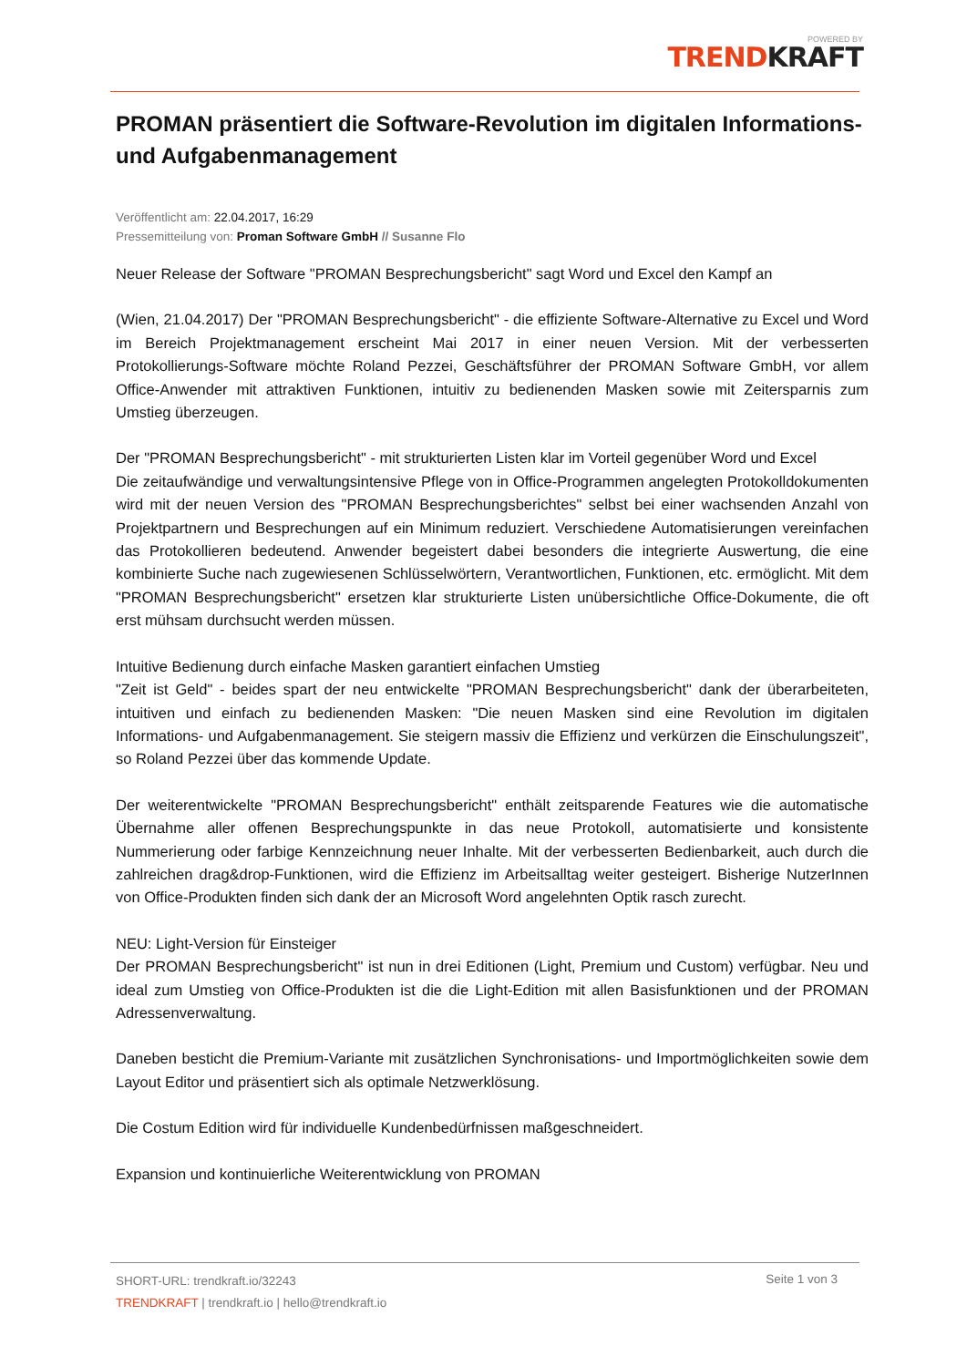POWERED BY
TRENDKRAFT
PROMAN präsentiert die Software-Revolution im digitalen Informations- und Aufgabenmanagement
Veröffentlicht am: 22.04.2017, 16:29
Pressemitteilung von: Proman Software GmbH // Susanne Flo
Neuer Release der Software "PROMAN Besprechungsbericht" sagt Word und Excel den Kampf an
(Wien, 21.04.2017) Der "PROMAN Besprechungsbericht" - die effiziente Software-Alternative zu Excel und Word im Bereich Projektmanagement erscheint Mai 2017 in einer neuen Version. Mit der verbesserten Protokollierungs-Software möchte Roland Pezzei, Geschäftsführer der PROMAN Software GmbH, vor allem Office-Anwender mit attraktiven Funktionen, intuitiv zu bedienenden Masken sowie mit Zeitersparnis zum Umstieg überzeugen.
Der "PROMAN Besprechungsbericht" - mit strukturierten Listen klar im Vorteil gegenüber Word und Excel
Die zeitaufwändige und verwaltungsintensive Pflege von in Office-Programmen angelegten Protokolldokumenten wird mit der neuen Version des "PROMAN Besprechungsberichtes" selbst bei einer wachsenden Anzahl von Projektpartnern und Besprechungen auf ein Minimum reduziert. Verschiedene Automatisierungen vereinfachen das Protokollieren bedeutend. Anwender begeistert dabei besonders die integrierte Auswertung, die eine kombinierte Suche nach zugewiesenen Schlüsselwörtern, Verantwortlichen, Funktionen, etc. ermöglicht. Mit dem "PROMAN Besprechungsbericht" ersetzen klar strukturierte Listen unübersichtliche Office-Dokumente, die oft erst mühsam durchsucht werden müssen.
Intuitive Bedienung durch einfache Masken garantiert einfachen Umstieg
"Zeit ist Geld" - beides spart der neu entwickelte "PROMAN Besprechungsbericht" dank der überarbeiteten, intuitiven und einfach zu bedienenden Masken: "Die neuen Masken sind eine Revolution im digitalen Informations- und Aufgabenmanagement. Sie steigern massiv die Effizienz und verkürzen die Einschulungszeit", so Roland Pezzei über das kommende Update.
Der weiterentwickelte "PROMAN Besprechungsbericht" enthält zeitsparende Features wie die automatische Übernahme aller offenen Besprechungspunkte in das neue Protokoll, automatisierte und konsistente Nummerierung oder farbige Kennzeichnung neuer Inhalte. Mit der verbesserten Bedienbarkeit, auch durch die zahlreichen drag&drop-Funktionen, wird die Effizienz im Arbeitsalltag weiter gesteigert. Bisherige NutzerInnen von Office-Produkten finden sich dank der an Microsoft Word angelehnten Optik rasch zurecht.
NEU: Light-Version für Einsteiger
Der PROMAN Besprechungsbericht" ist nun in drei Editionen (Light, Premium und Custom) verfügbar. Neu und ideal zum Umstieg von Office-Produkten ist die die Light-Edition mit allen Basisfunktionen und der PROMAN Adressenverwaltung.
Daneben besticht die Premium-Variante mit zusätzlichen Synchronisations- und Importmöglichkeiten sowie dem Layout Editor und präsentiert sich als optimale Netzwerklösung.
Die Costum Edition wird für individuelle Kundenbedürfnissen maßgeschneidert.
Expansion und kontinuierliche Weiterentwicklung von PROMAN
SHORT-URL: trendkraft.io/32243
TRENDKRAFT | trendkraft.io | hello@trendkraft.io
Seite 1 von 3